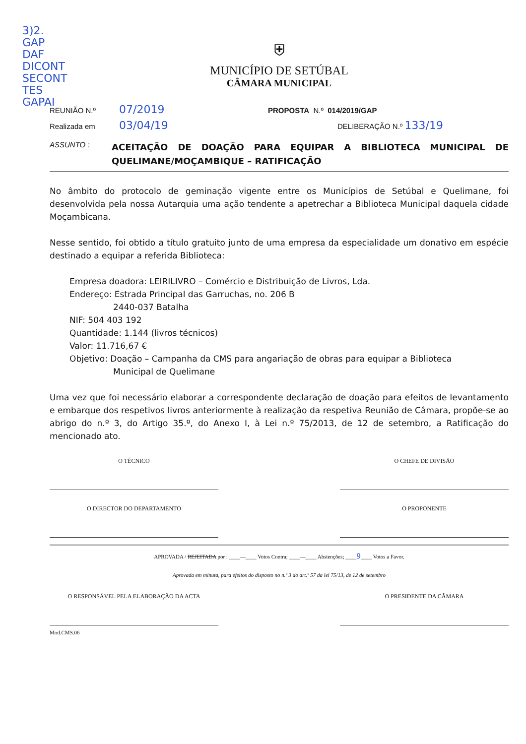3)2.
GAP
DAF
DICONT
SECONT
TES
GAPAI
⛨
MUNICÍPIO DE SETÚBAL
CÂMARA MUNICIPAL
REUNIÃO N.º 07/2019 PROPOSTA N.º 014/2019/GAP
Realizada em 03/04/19 DELIBERAÇÃO N.º 133/19
ASSUNTO :
ACEITAÇÃO DE DOAÇÃO PARA EQUIPAR A BIBLIOTECA MUNICIPAL DE QUELIMANE/MOÇAMBIQUE – RATIFICAÇÃO
No âmbito do protocolo de geminação vigente entre os Municípios de Setúbal e Quelimane, foi desenvolvida pela nossa Autarquia uma ação tendente a apetrechar a Biblioteca Municipal daquela cidade Moçambicana.
Nesse sentido, foi obtido a título gratuito junto de uma empresa da especialidade um donativo em espécie destinado a equipar a referida Biblioteca:
Empresa doadora: LEIRILIVRO – Comércio e Distribuição de Livros, Lda.
Endereço: Estrada Principal das Garruchas, no. 206 B
2440-037 Batalha
NIF: 504 403 192
Quantidade: 1.144 (livros técnicos)
Valor: 11.716,67 €
Objetivo: Doação – Campanha da CMS para angariação de obras para equipar a Biblioteca
Municipal de Quelimane
Uma vez que foi necessário elaborar a correspondente declaração de doação para efeitos de levantamento e embarque dos respetivos livros anteriormente à realização da respetiva Reunião de Câmara, propõe-se ao abrigo do n.º 3, do Artigo 35.º, do Anexo I, à Lei n.º 75/2013, de 12 de setembro, a Ratificação do mencionado ato.
O TÉCNICO O CHEFE DE DIVISÃO
O DIRECTOR DO DEPARTAMENTO O PROPONENTE
APROVADA / REJEITADA por : ____—____ Votos Contra; ____—____ Abstenções; ____9____ Votos a Favor.
Aprovada em minuta, para efeitos do disposto no n.º 3 do art.º 57 da lei 75/13, de 12 de setembro
O RESPONSÁVEL PELA ELABORAÇÃO DA ACTA O PRESIDENTE DA CÂMARA
Mod.CMS.06